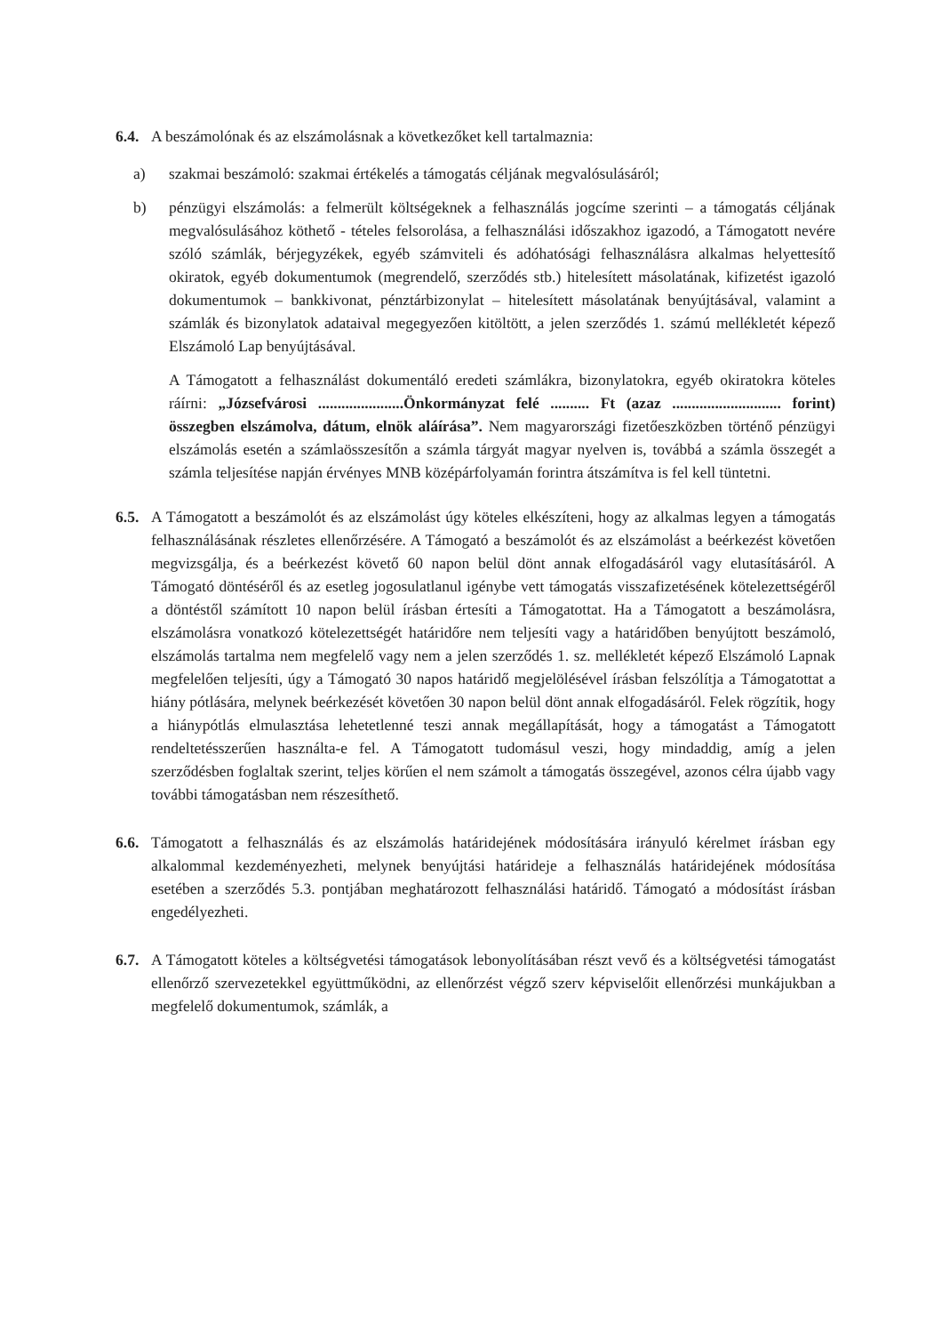6.4.
A beszámolónak és az elszámolásnak a következőket kell tartalmaznia:
a) szakmai beszámoló: szakmai értékelés a támogatás céljának megvalósulásáról;
b) pénzügyi elszámolás: a felmerült költségeknek a felhasználás jogcíme szerinti – a támogatás céljának megvalósulásához köthető - tételes felsorolása, a felhasználási időszakhoz igazodó, a Támogatott nevére szóló számlák, bérjegyzékek, egyéb számviteli és adóhatósági felhasználásra alkalmas helyettesítő okiratok, egyéb dokumentumok (megrendelő, szerződés stb.) hitelesített másolatának, kifizetést igazoló dokumentumok – bankkivonat, pénztárbizonylat – hitelesített másolatának benyújtásával, valamint a számlák és bizonylatok adataival megegyezően kitöltött, a jelen szerződés 1. számú mellékletét képező Elszámoló Lap benyújtásával.
A Támogatott a felhasználást dokumentáló eredeti számlákra, bizonylatokra, egyéb okiratokra köteles ráírni: „Józsefvárosi ......................Önkormányzat felé .......... Ft (azaz ............................ forint) összegben elszámolva, dátum, elnök aláírása”. Nem magyarországi fizetőeszközben történő pénzügyi elszámolás esetén a számlaösszesítőn a számla tárgyát magyar nyelven is, továbbá a számla összegét a számla teljesítése napján érvényes MNB középárfolyamán forintra átszámítva is fel kell tüntetni.
6.5.
A Támogatott a beszámolót és az elszámolást úgy köteles elkészíteni, hogy az alkalmas legyen a támogatás felhasználásának részletes ellenőrzésére. A Támogató a beszámolót és az elszámolást a beérkezést követően megvizsgálja, és a beérkezést követő 60 napon belül dönt annak elfogadásáról vagy elutasításáról. A Támogató döntéséről és az esetleg jogosulatlanul igénybe vett támogatás visszafizetésének kötelezettségéről a döntéstől számított 10 napon belül írásban értesíti a Támogatottat. Ha a Támogatott a beszámolásra, elszámolásra vonatkozó kötelezettségét határidőre nem teljesíti vagy a határidőben benyújtott beszámoló, elszámolás tartalma nem megfelelő vagy nem a jelen szerződés 1. sz. mellékletét képező Elszámoló Lapnak megfelelően teljesíti, úgy a Támogató 30 napos határidő megjelölésével írásban felszólítja a Támogatottat a hiány pótlására, melynek beérkezését követően 30 napon belül dönt annak elfogadásáról. Felek rögzítik, hogy a hiánypótlás elmulasztása lehetetlenné teszi annak megállapítását, hogy a támogatást a Támogatott rendeltetésszerűen használta-e fel. A Támogatott tudomásul veszi, hogy mindaddig, amíg a jelen szerződésben foglaltak szerint, teljes körűen el nem számolt a támogatás összegével, azonos célra újabb vagy további támogatásban nem részesíthető.
6.6.
Támogatott a felhasználás és az elszámolás határidejének módosítására irányuló kérelmet írásban egy alkalommal kezdeményezheti, melynek benyújtási határideje a felhasználás határidejének módosítása esetében a szerződés 5.3. pontjában meghatározott felhasználási határidő. Támogató a módosítást írásban engedélyezheti.
6.7.
A Támogatott köteles a költségvetési támogatások lebonyolításában részt vevő és a költségvetési támogatást ellenőrző szervezetekkel együttműködni, az ellenőrzést végző szerv képviselőit ellenőrzési munkájukban a megfelelő dokumentumok, számlák, a